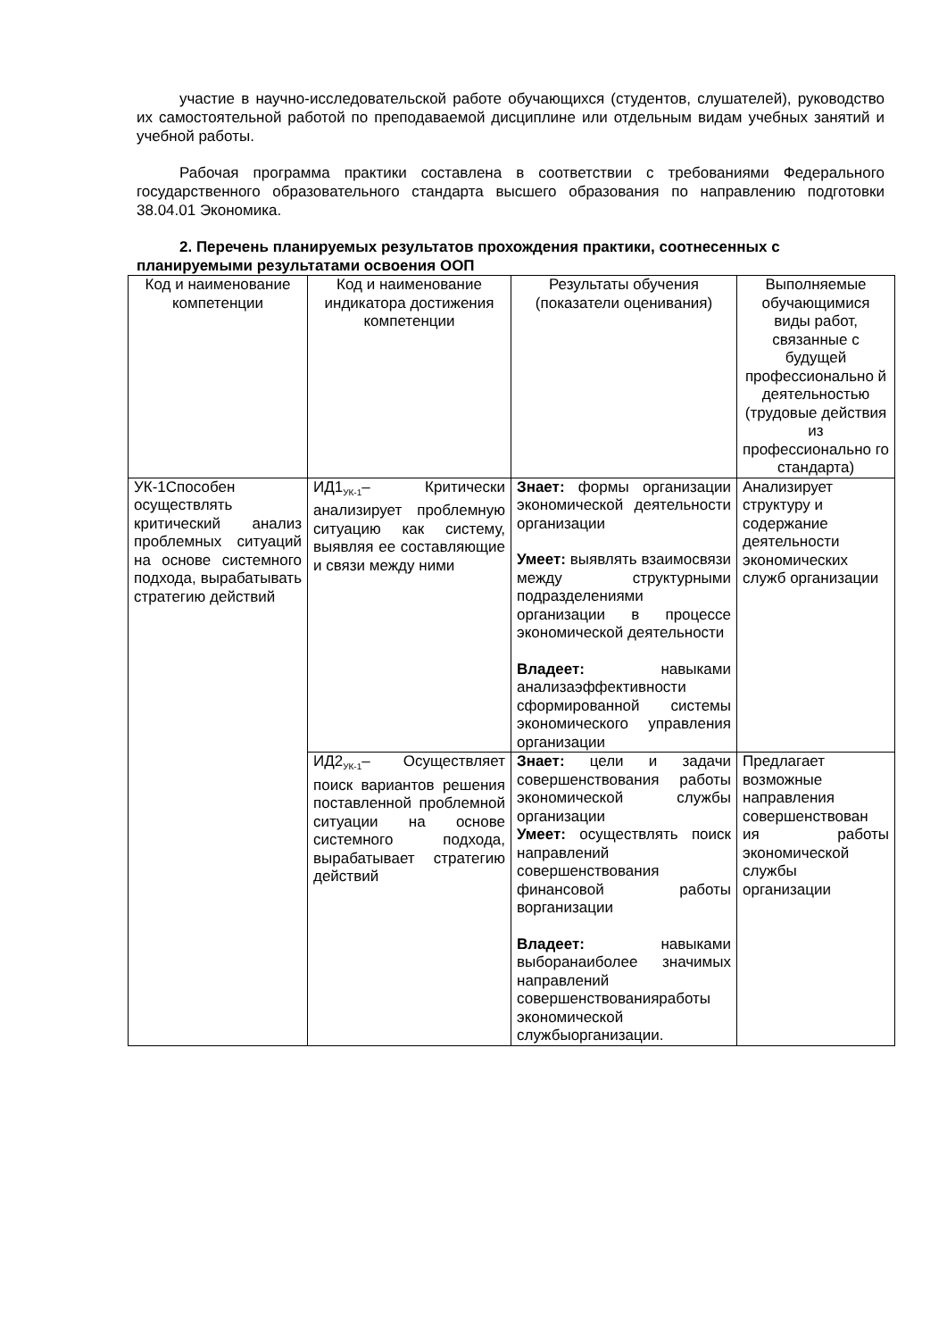участие в научно-исследовательской работе обучающихся (студентов, слушателей), руководство их самостоятельной работой по преподаваемой дисциплине или отдельным видам учебных занятий и учебной работы.
Рабочая программа практики составлена в соответствии с требованиями Федерального государственного образовательного стандарта высшего образования по направлению подготовки 38.04.01 Экономика.
2. Перечень планируемых результатов прохождения практики, соотнесенных с планируемыми результатами освоения ООП
| Код и наименование компетенции | Код и наименование индикатора достижения компетенции | Результаты обучения (показатели оценивания) | Выполняемые обучающимися виды работ, связанные с будущей профессионально й деятельностью (трудовые действия из профессионально го стандарта) |
| --- | --- | --- | --- |
| УК-1Способен осуществлять критический анализ проблемных ситуаций на основе системного подхода, вырабатывать стратегию действий | ИД1<sub>УК-1</sub>– Критически анализирует проблемную ситуацию как систему, выявляя ее составляющие и связи между ними | Знает: формы организации экономической деятельности организации Умеет: выявлять взаимосвязи между структурными подразделениями организации в процессе экономической деятельности Владеет: навыками анализаэффективности сформированной системы экономического управления организации | Анализирует структуру и содержание деятельности экономических служб организации |
| | ИД2<sub>УК-1</sub>– Осуществляет поиск вариантов решения поставленной проблемной ситуации на основе системного подхода, вырабатывает стратегию действий | Знает: цели и задачи совершенствования работы экономической службы организации Умеет: осуществлять поиск направлений совершенствования финансовой работы ворганизации Владеет: навыками выборанаиболее значимых направлений совершенствованияработы экономической службыорганизации. | Предлагает возможные направления совершенствован ия работы экономической службы организации |